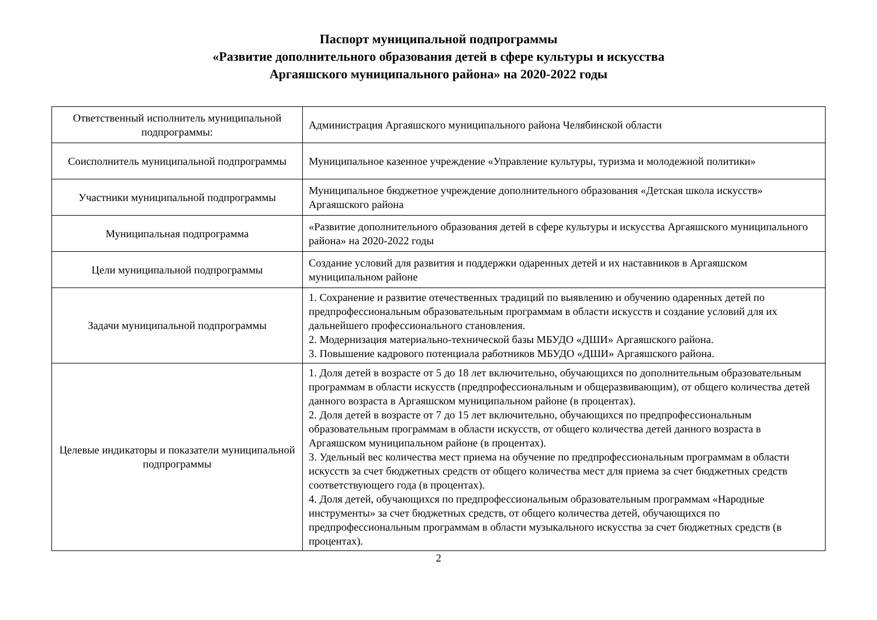Паспорт муниципальной подпрограммы
«Развитие дополнительного образования детей в сфере культуры и искусства
Аргаяшского муниципального района» на 2020-2022 годы
| Ответственный исполнитель муниципальной подпрограммы: | Администрация Аргаяшского муниципального района Челябинской области |
| Соисполнитель муниципальной подпрограммы | Муниципальное казенное учреждение «Управление культуры, туризма и молодежной политики» |
| Участники муниципальной подпрограммы | Муниципальное бюджетное учреждение дополнительного образования «Детская школа искусств» Аргаяшского района |
| Муниципальная подпрограмма | «Развитие дополнительного образования детей в сфере культуры и искусства Аргаяшского муниципального района» на 2020-2022 годы |
| Цели муниципальной подпрограммы | Создание условий для развития и поддержки одаренных детей и их наставников в Аргаяшском муниципальном районе |
| Задачи муниципальной подпрограммы | 1. Сохранение и развитие отечественных традиций по выявлению и обучению одаренных детей по предпрофессиональным образовательным программам в области искусств и создание условий для их дальнейшего профессионального становления. 2. Модернизация материально-технической базы МБУДО «ДШИ» Аргаяшского района. 3. Повышение кадрового потенциала работников МБУДО «ДШИ» Аргаяшского района. |
| Целевые индикаторы и показатели муниципальной подпрограммы | 1. Доля детей в возрасте от 5 до 18 лет включительно, обучающихся по дополнительным образовательным программам в области искусств (предпрофессиональным и общеразвивающим), от общего количества детей данного возраста в Аргаяшском муниципальном районе (в процентах). 2. Доля детей в возрасте от 7 до 15 лет включительно, обучающихся по предпрофессиональным образовательным программам в области искусств, от общего количества детей данного возраста в Аргаяшском муниципальном районе (в процентах). 3. Удельный вес количества мест приема на обучение по предпрофессиональным программам в области искусств за счет бюджетных средств от общего количества мест для приема за счет бюджетных средств соответствующего года (в процентах). 4. Доля детей, обучающихся по предпрофессиональным образовательным программам «Народные инструменты» за счет бюджетных средств, от общего количества детей, обучающихся по предпрофессиональным программам в области музыкального искусства за счет бюджетных средств (в процентах). |
2